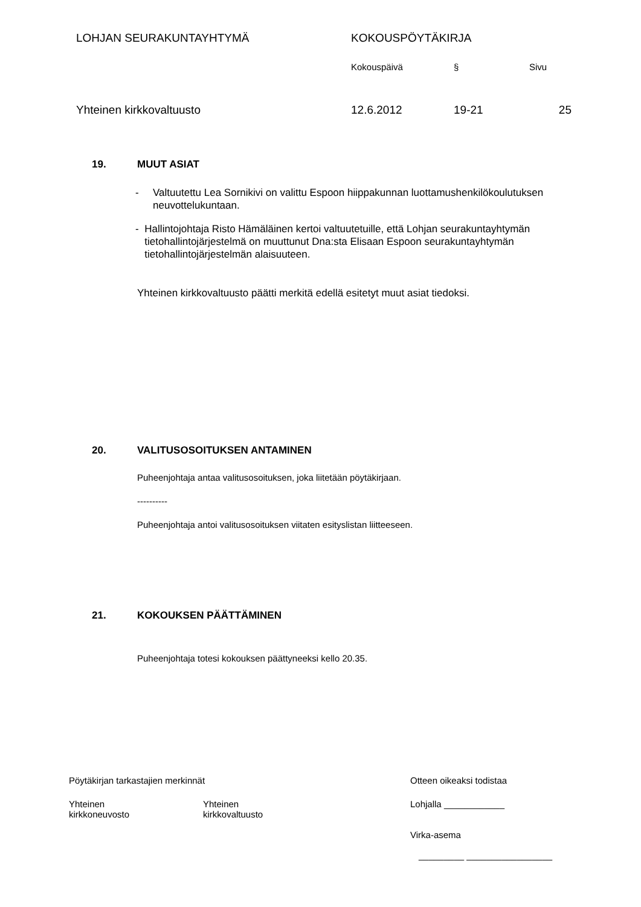LOHJAN SEURAKUNTAYHTYMÄ KOKOUSPÖYTÄKIRJA
Kokouspäivä § Sivu
Yhteinen kirkkovaltuusto 12.6.2012 19-21 25
19. MUUT ASIAT
- Valtuutettu Lea Sornikivi on valittu Espoon hiippakunnan luottamushenkilökoulutuksen neuvottelukuntaan.
- Hallintojohtaja Risto Hämäläinen kertoi valtuutetuille, että Lohjan seurakuntayhtymän tietohallintojärjestelmä on muuttunut Dna:sta Elisaan Espoon seurakuntayhtymän tietohallintojärjestelmän alaisuuteen.
Yhteinen kirkkovaltuusto päätti merkitä edellä esitetyt muut asiat tiedoksi.
20. VALITUSOSOITUKSEN ANTAMINEN
Puheenjohtaja antaa valitusosoituksen, joka liitetään pöytäkirjaan.
----------
Puheenjohtaja antoi valitusosoituksen viitaten esityslistan liitteeseen.
21. KOKOUKSEN PÄÄTTÄMINEN
Puheenjohtaja totesi kokouksen päättyneeksi kello 20.35.
Pöytäkirjan tarkastajien merkinnät Otteen oikeaksi todistaa
Yhteinen
kirkkoneuvosto
Yhteinen
kirkkovaltuusto
Lohjalla ____________
Virka-asema
_________ _________________